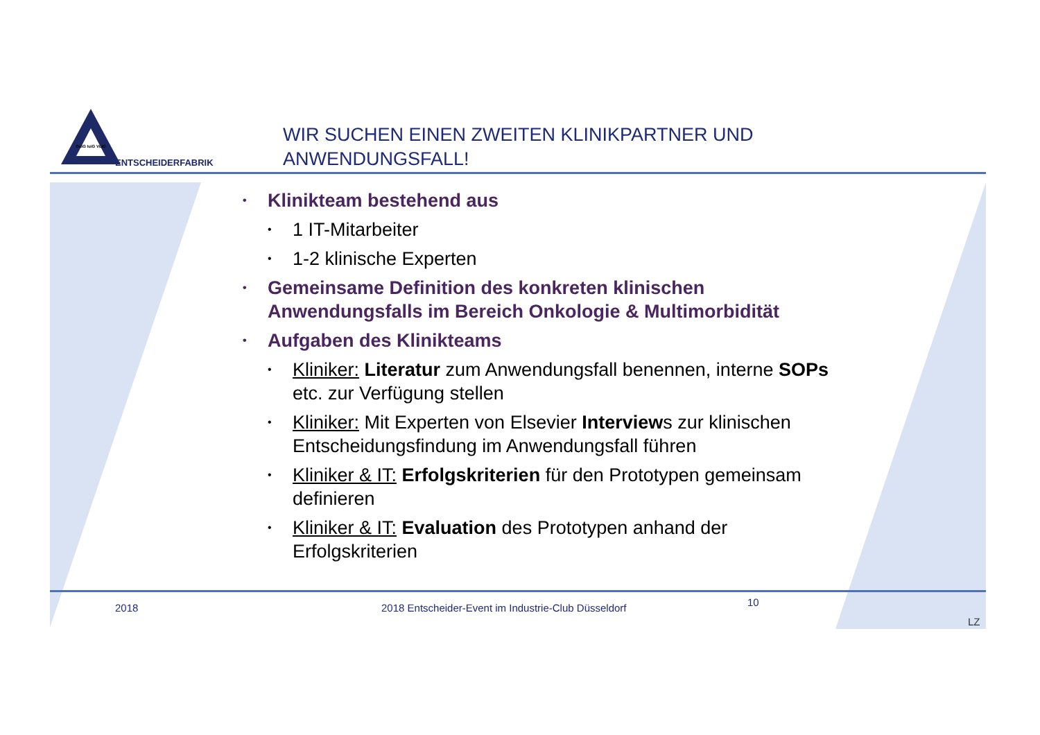GuiG IuiG VuiG
ENTSCHEIDERFABRIK
WIR SUCHEN EINEN ZWEITEN KLINIKPARTNER UND
ANWENDUNGSFALL!
• Klinikteam bestehend aus
• 1 IT-Mitarbeiter
• 1-2 klinische Experten
• Gemeinsame Definition des konkreten klinischen Anwendungsfalls im Bereich Onkologie & Multimorbidität
• Aufgaben des Klinikteams
• Kliniker: Literatur zum Anwendungsfall benennen, interne SOPs etc. zur Verfügung stellen
• Kliniker: Mit Experten von Elsevier Interviews zur klinischen Entscheidungsfindung im Anwendungsfall führen
• Kliniker & IT: Erfolgskriterien für den Prototypen gemeinsam definieren
• Kliniker & IT: Evaluation des Prototypen anhand der Erfolgskriterien
2018
2018 Entscheider-Event im Industrie-Club Düsseldorf
10
LZ